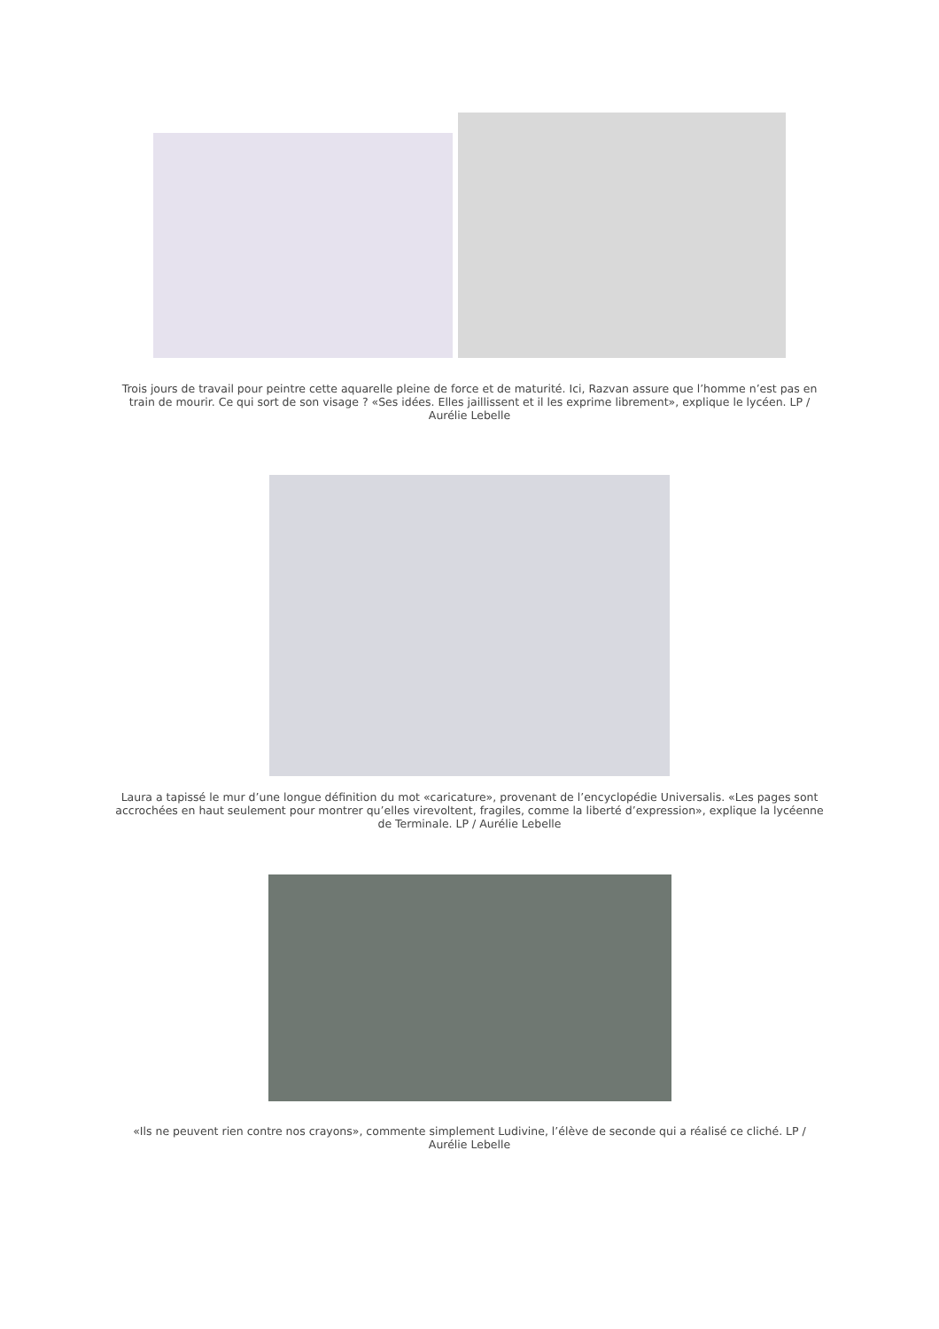Trois jours de travail pour peintre cette aquarelle pleine de force et de maturité. Ici, Razvan assure que l’homme n’est pas en train de mourir. Ce qui sort de son visage ? «Ses idées. Elles jaillissent et il les exprime librement», explique le lycéen. LP / Aurélie Lebelle
Laura a tapissé le mur d’une longue définition du mot «caricature», provenant de l’encyclopédie Universalis. «Les pages sont accrochées en haut seulement pour montrer qu’elles virevoltent, fragiles, comme la liberté d’expression», explique la lycéenne de Terminale. LP / Aurélie Lebelle
«Ils ne peuvent rien contre nos crayons», commente simplement Ludivine, l’élève de seconde qui a réalisé ce cliché. LP / Aurélie Lebelle